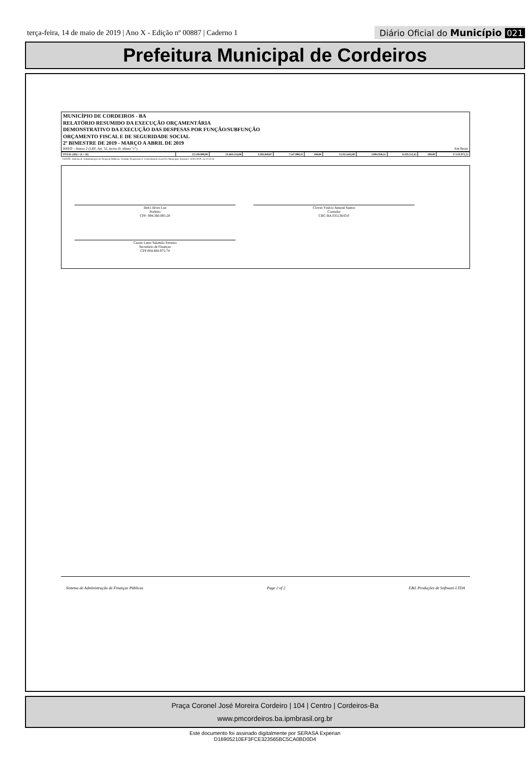terça-feira, 14 de maio de 2019 | Ano X - Edição nº 00887 | Caderno 1
Diário Oficial do Município 021
Prefeitura Municipal de Cordeiros
MUNICÍPIO DE CORDEIROS - BA
RELATÓRIO RESUMIDO DA EXECUÇÃO ORÇAMENTÁRIA
DEMONSTRATIVO DA EXECUÇÃO DAS DESPESAS POR FUNÇÃO/SUBFUNÇÃO
ORÇAMENTO FISCAL E DE SEGURIDADE SOCIAL
2º BIMESTRE DE 2019 - MARÇO A ABRIL DE 2019
RREO – Anexo 2 (LRF, Art. 52, inciso II, alínea “c”) Em Reais
| TOTAL (III) = (I + II) | 22.530.000,00 | 23.463.524,00 | 3.283.849,67 | 7.547.880,31 | 100,00 | 15.915.643,69 | 3.004.936,55 | 6.329.552,45 | 100,00 | 17.133.971,55 |
FONTE: Sistema de Administração de Finanças Públicas, Unidade Responsável: Controladoria Geral Do Município, Emissão: 14/05/2019 , às 11:23:31
Delci Alves Luz
Prefeito
CPF: 894.360.085-20
Cloves Vinicio Amaral Santos
Contador
CRC-BA 035136/O-0
Cassio Leres Salomão Ferreira
Secretário de Finanças
CPF:004.404.975-74
Sistema de Administração de Finanças Públicas Page 2 of 2 E&L Produções de Software LTDA
Praça Coronel José Moreira Cordeiro | 104 | Centro | Cordeiros-Ba
www.pmcordeiros.ba.ipmbrasil.org.br
Este documento foi assinado digitalmente por SERASA Experian
D16905210EF3FCE323565BC5CA0BD0D4